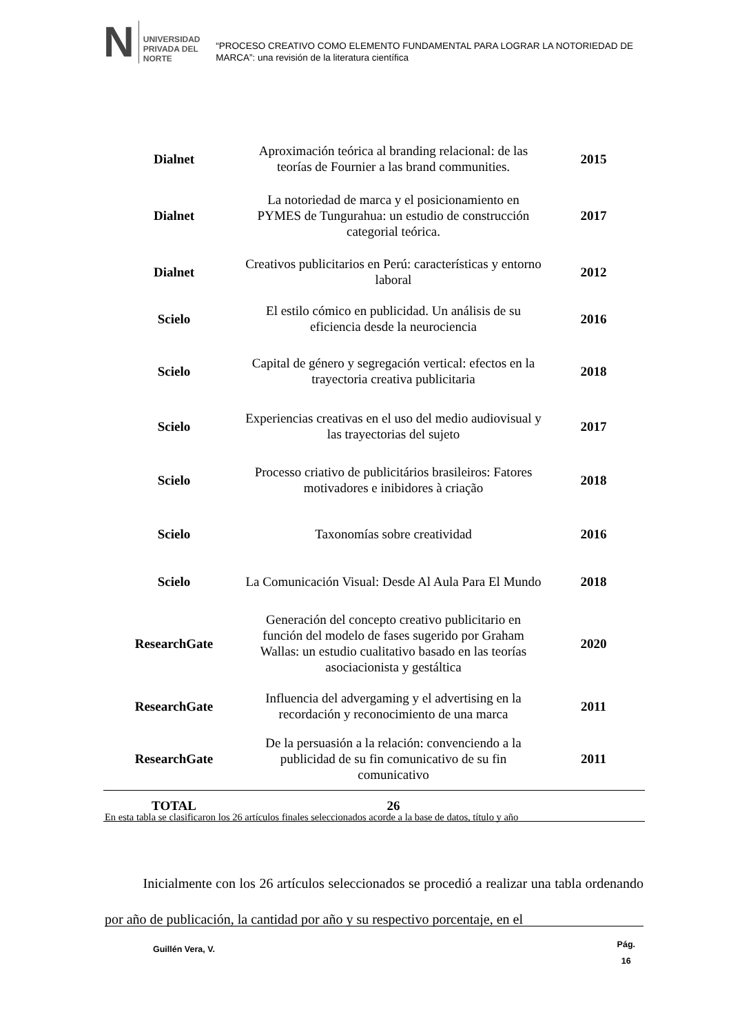N
UNIVERSIDAD
PRIVADA DEL NORTE
“PROCESO CREATIVO COMO ELEMENTO FUNDAMENTAL PARA LOGRAR LA NOTORIEDAD DE MARCA”: una revisión de la literatura científica
| Dialnet | Aproximación teórica al branding relacional: de las teorías de Fournier a las brand communities. | 2015 |
| Dialnet | La notoriedad de marca y el posicionamiento en PYMES de Tungurahua: un estudio de construcción categorial teórica. | 2017 |
| Dialnet | Creativos publicitarios en Perú: características y entorno laboral | 2012 |
| Scielo | El estilo cómico en publicidad. Un análisis de su eficiencia desde la neurociencia | 2016 |
| Scielo | Capital de género y segregación vertical: efectos en la trayectoria creativa publicitaria | 2018 |
| Scielo | Experiencias creativas en el uso del medio audiovisual y las trayectorias del sujeto | 2017 |
| Scielo | Processo criativo de publicitários brasileiros: Fatores motivadores e inibidores à criação | 2018 |
| Scielo | Taxonomías sobre creatividad | 2016 |
| Scielo | La Comunicación Visual: Desde Al Aula Para El Mundo | 2018 |
| ResearchGate | Generación del concepto creativo publicitario en función del modelo de fases sugerido por Graham Wallas: un estudio cualitativo basado en las teorías asociacionista y gestáltica | 2020 |
| ResearchGate | Influencia del advergaming y el advertising en la recordación y reconocimiento de una marca | 2011 |
| ResearchGate | De la persuasión a la relación: convenciendo a la publicidad de su fin comunicativo de su fin comunicativo | 2011 |
| TOTAL | 26 | |
En esta tabla se clasificaron los 26 artículos finales seleccionados acorde a la base de datos, título y año
Inicialmente con los 26 artículos seleccionados se procedió a realizar una tabla ordenando por año de publicación, la cantidad por año y su respectivo porcentaje, en el
Guillén Vera, V.
Pág.
16